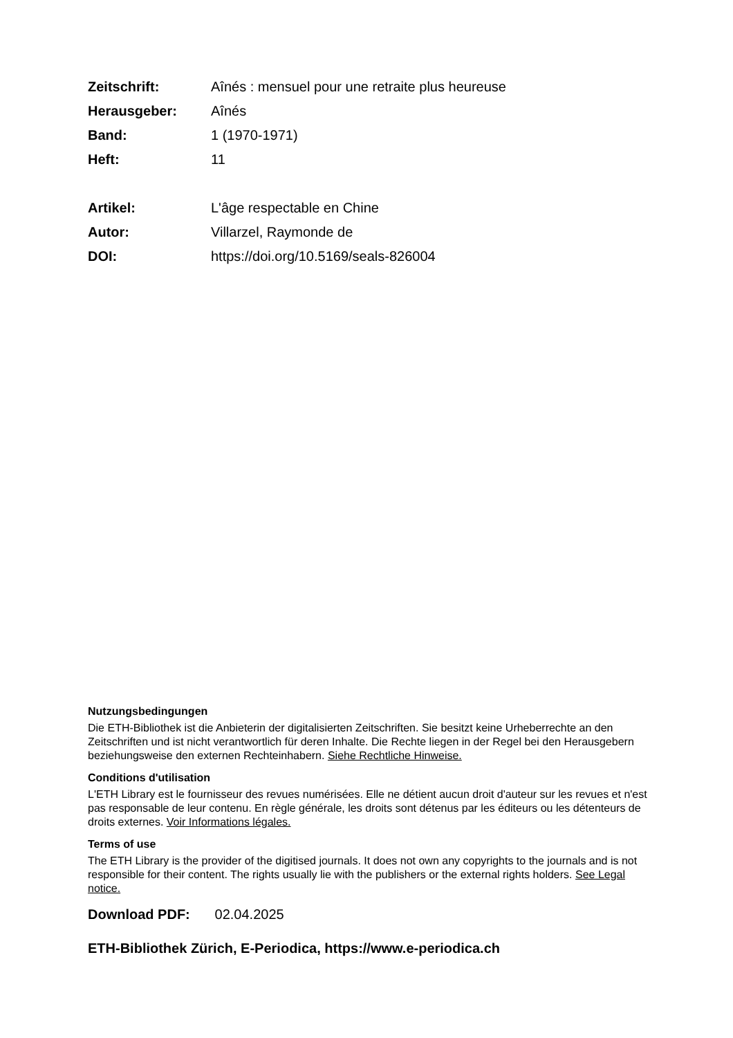Zeitschrift: Aînés : mensuel pour une retraite plus heureuse
Herausgeber: Aînés
Band: 1 (1970-1971)
Heft: 11
Artikel: L'âge respectable en Chine
Autor: Villarzel, Raymonde de
DOI: https://doi.org/10.5169/seals-826004
Nutzungsbedingungen
Die ETH-Bibliothek ist die Anbieterin der digitalisierten Zeitschriften. Sie besitzt keine Urheberrechte an den Zeitschriften und ist nicht verantwortlich für deren Inhalte. Die Rechte liegen in der Regel bei den Herausgebern beziehungsweise den externen Rechteinhabern. Siehe Rechtliche Hinweise.
Conditions d'utilisation
L'ETH Library est le fournisseur des revues numérisées. Elle ne détient aucun droit d'auteur sur les revues et n'est pas responsable de leur contenu. En règle générale, les droits sont détenus par les éditeurs ou les détenteurs de droits externes. Voir Informations légales.
Terms of use
The ETH Library is the provider of the digitised journals. It does not own any copyrights to the journals and is not responsible for their content. The rights usually lie with the publishers or the external rights holders. See Legal notice.
Download PDF: 02.04.2025
ETH-Bibliothek Zürich, E-Periodica, https://www.e-periodica.ch